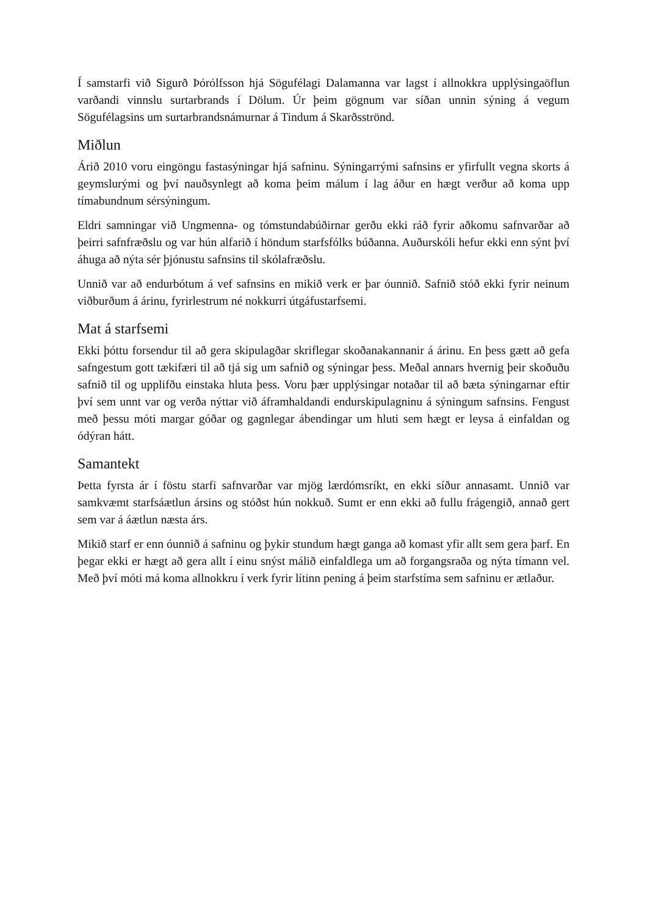Í samstarfi við Sigurð Þórólfsson hjá Sögufélagi Dalamanna var lagst í allnokkra upplýsingaöflun varðandi vinnslu surtarbrands í Dölum. Úr þeim gögnum var síðan unnin sýning á vegum Sögufélagsins um surtarbrandsnámurnar á Tindum á Skarðsströnd.
Miðlun
Árið 2010 voru eingöngu fastasýningar hjá safninu. Sýningarrými safnsins er yfirfullt vegna skorts á geymslurými og því nauðsynlegt að koma þeim málum í lag áður en hægt verður að koma upp tímabundnum sérsýningum.
Eldri samningar við Ungmenna- og tómstundabúðirnar gerðu ekki ráð fyrir aðkomu safnvarðar að þeirri safnfræðslu og var hún alfarið í höndum starfsfólks búðanna. Auðurskóli hefur ekki enn sýnt því áhuga að nýta sér þjónustu safnsins til skólafræðslu.
Unnið var að endurbótum á vef safnsins en mikið verk er þar óunnið. Safnið stóð ekki fyrir neinum viðburðum á árinu, fyrirlestrum né nokkurri útgáfustarfsemi.
Mat á starfsemi
Ekki þóttu forsendur til að gera skipulagðar skriflegar skoðanakannanir á árinu. En þess gætt að gefa safngestum gott tækifæri til að tjá sig um safnið og sýningar þess. Meðal annars hvernig þeir skoðuðu safnið til og upplifðu einstaka hluta þess. Voru þær upplýsingar notaðar til að bæta sýningarnar eftir því sem unnt var og verða nýttar við áframhaldandi endurskipulagninu á sýningum safnsins. Fengust með þessu móti margar góðar og gagnlegar ábendingar um hluti sem hægt er leysa á einfaldan og ódýran hátt.
Samantekt
Þetta fyrsta ár í föstu starfi safnvarðar var mjög lærdómsríkt, en ekki síður annasamt. Unnið var samkvæmt starfsáætlun ársins og stóðst hún nokkuð. Sumt er enn ekki að fullu frágengið, annað gert sem var á áætlun næsta árs.
Mikið starf er enn óunnið á safninu og þykir stundum hægt ganga að komast yfir allt sem gera þarf. En þegar ekki er hægt að gera allt í einu snýst málið einfaldlega um að forgangsraða og nýta tímann vel. Með því móti má koma allnokkru í verk fyrir lítinn pening á þeim starfstíma sem safninu er ætlaður.